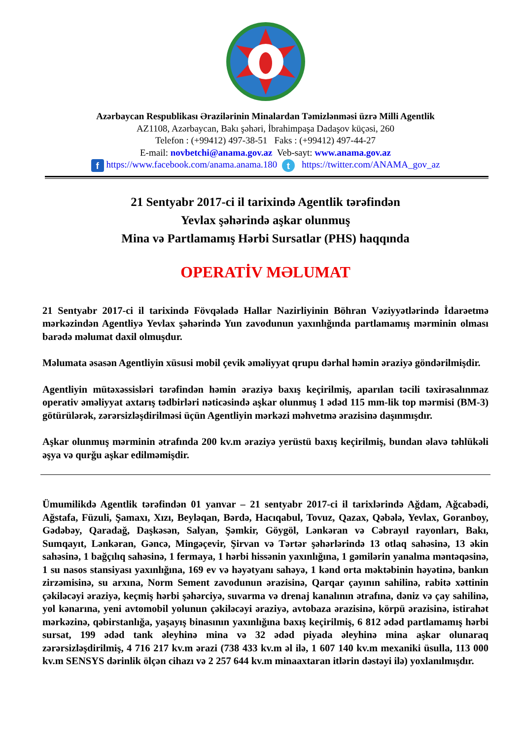Azərbaycan Respublikası Ərazilərinin Minalardan Təmizlənməsi üzrə Milli Agentlik
AZ1108, Azərbaycan, Bakı şəhəri, İbrahimpaşa Dadaşov küçəsi, 260
Telefon : (+99412) 497-38-51 Faks : (+99412) 497-44-27
E-mail: novbetchi@anama.gov.az Veb-sayt: www.anama.gov.az
f https://www.facebook.com/anama.anama.180 t https://twitter.com/ANAMA_gov_az
21 Sentyabr 2017-ci il tarixində Agentlik tərəfindən
Yevlax şəhərində aşkar olunmuş
Mina və Partlamamış Hərbi Sursatlar (PHS) haqqında
OPERATİV MƏLUMAT
21 Sentyabr 2017-ci il tarixində Fövqəladə Hallar Nazirliyinin Böhran Vəziyyətlərində İdarəetmə mərkəzindən Agentliyə Yevlax şəhərində Yun zavodunun yaxınlığında partlamamış mərminin olması barədə məlumat daxil olmuşdur.
Məlumata əsasən Agentliyin xüsusi mobil çevik əməliyyat qrupu dərhal həmin əraziyə göndərilmişdir.
Agentliyin mütəxəssisləri tərəfindən həmin əraziyə baxış keçirilmiş, aparılan təcili təxirəsalınmaz operativ əməliyyat axtarış tədbirləri nəticəsində aşkar olunmuş 1 ədəd 115 mm-lik top mərmisi (BM-3) götürülərək, zərərsizləşdirilməsi üçün Agentliyin mərkəzi məhvetmə ərazisinə daşınmışdır.
Aşkar olunmuş mərminin ətrafında 200 kv.m əraziyə yerüstü baxış keçirilmiş, bundan əlavə təhlükəli əşya və qurğu aşkar edilməmişdir.
Ümumilikdə Agentlik tərəfindən 01 yanvar – 21 sentyabr 2017-ci il tarixlərində Ağdam, Ağcabədi, Ağstafa, Füzuli, Şamaxı, Xızı, Beyləqan, Bərdə, Hacıqabul, Tovuz, Qazax, Qəbələ, Yevlax, Goranboy, Gədəbəy, Qaradağ, Daşkəsən, Salyan, Şəmkir, Göygöl, Lənkəran və Cəbrayıl rayonları, Bakı, Sumqayıt, Lənkəran, Gəncə, Mingəçevir, Şirvan və Tərtər şəhərlərində 13 otlaq sahəsinə, 13 əkin sahəsinə, 1 bağçılıq sahəsinə, 1 fermaya, 1 hərbi hissənin yaxınlığına, 1 gəmilərin yanalma məntəqəsinə, 1 su nasos stansiyası yaxınlığına, 169 ev və həyətyanı sahəyə, 1 kənd orta məktəbinin həyətinə, bankın zirzəmisinə, su arxına, Norm Sement zavodunun ərazisinə, Qarqar çayının sahilinə, rabitə xəttinin çəkiləcəyi əraziyə, keçmiş hərbi şəhərciyə, suvarma və drenaj kanalının ətrafına, dəniz və çay sahilinə, yol kənarına, yeni avtomobil yolunun çəkiləcəyi əraziyə, avtobaza ərazisinə, körpü ərazisinə, istirahət mərkəzinə, qəbirstanlığa, yaşayış binasının yaxınlığına baxış keçirilmiş, 6 812 ədəd partlamamış hərbi sursat, 199 ədəd tank əleyhinə mina və 32 ədəd piyada əleyhinə mina aşkar olunaraq zərərsizləşdirilmiş, 4 716 217 kv.m ərazi (738 433 kv.m əl ilə, 1 607 140 kv.m mexaniki üsulla, 113 000 kv.m SENSYS dərinlik ölçən cihazı və 2 257 644 kv.m minaaxtaran itlərin dəstəyi ilə) yoxlanılmışdır.